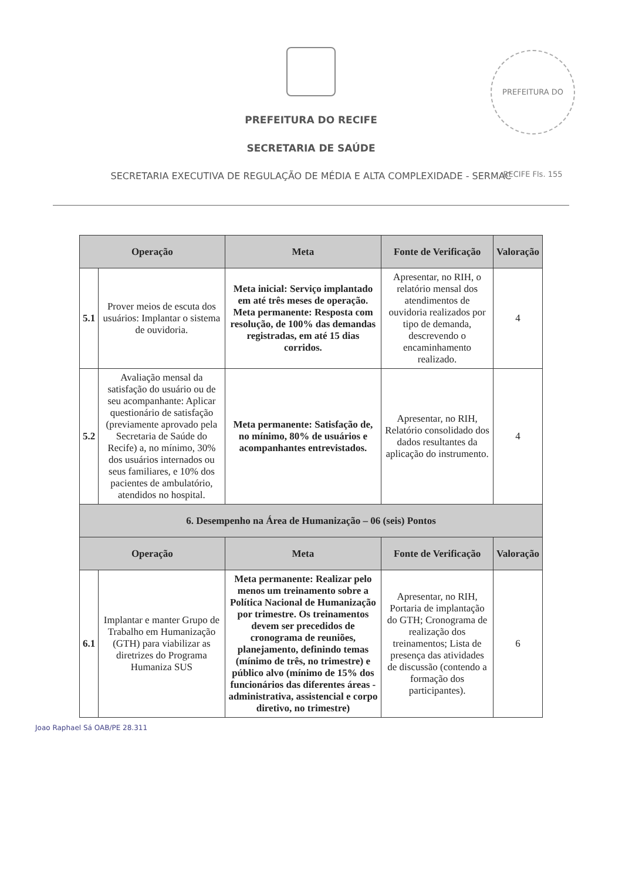PREFEITURA DO RECIFE
SECRETARIA DE SAÚDE
SECRETARIA EXECUTIVA DE REGULAÇÃO DE MÉDIA E ALTA COMPLEXIDADE - SERMAC
PREFEITURA DO RECIFE Fls. 155
| Operação | | Meta | Fonte de Verificação | Valoração |
| --- | --- | --- | --- | --- |
| 5.1 | Prover meios de escuta dos usuários: Implantar o sistema de ouvidoria. | Meta inicial: Serviço implantado em até três meses de operação. Meta permanente: Resposta com resolução, de 100% das demandas registradas, em até 15 dias corridos. | Apresentar, no RIH, o relatório mensal dos atendimentos de ouvidoria realizados por tipo de demanda, descrevendo o encaminhamento realizado. | 4 |
| 5.2 | Avaliação mensal da satisfação do usuário ou de seu acompanhante: Aplicar questionário de satisfação (previamente aprovado pela Secretaria de Saúde do Recife) a, no mínimo, 30% dos usuários internados ou seus familiares, e 10% dos pacientes de ambulatório, atendidos no hospital. | Meta permanente: Satisfação de, no mínimo, 80% de usuários e acompanhantes entrevistados. | Apresentar, no RIH, Relatório consolidado dos dados resultantes da aplicação do instrumento. | 4 |
| 6. Desempenho na Área de Humanização – 06 (seis) Pontos | | | | |
| Operação | | Meta | Fonte de Verificação | Valoração |
| 6.1 | Implantar e manter Grupo de Trabalho em Humanização (GTH) para viabilizar as diretrizes do Programa Humaniza SUS | Meta permanente: Realizar pelo menos um treinamento sobre a Política Nacional de Humanização por trimestre. Os treinamentos devem ser precedidos de cronograma de reuniões, planejamento, definindo temas (mínimo de três, no trimestre) e público alvo (mínimo de 15% dos funcionários das diferentes áreas - administrativa, assistencial e corpo diretivo, no trimestre) | Apresentar, no RIH, Portaria de implantação do GTH; Cronograma de realização dos treinamentos; Lista de presença das atividades de discussão (contendo a formação dos participantes). | 6 |
Joao Raphael Sá OAB/PE 28.311